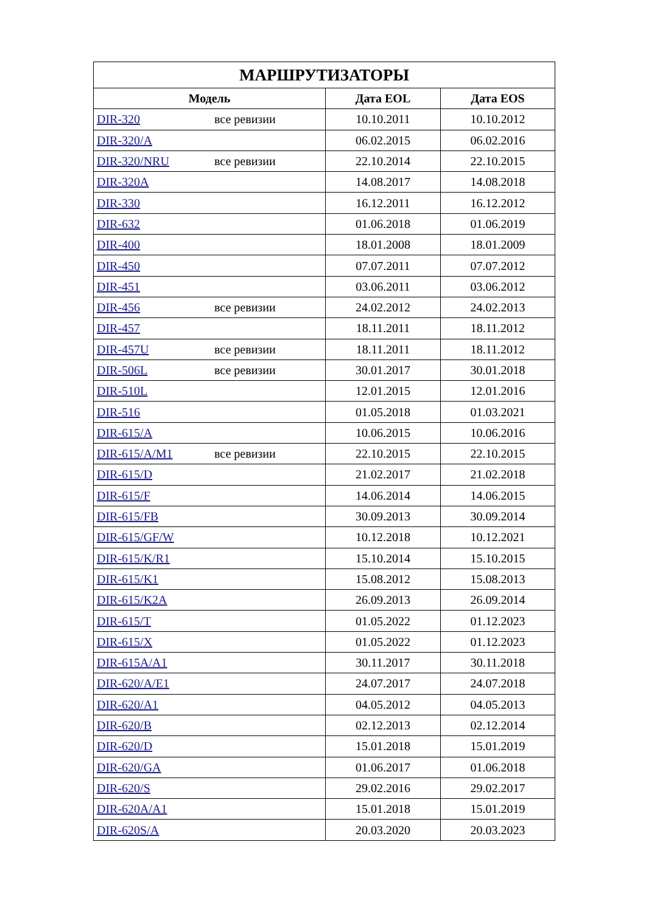| МАРШРУТИЗАТОРЫ | | |
| --- | --- | --- |
| Модель | Дата EOL | Дата EOS |
| DIR-320 все ревизии | 10.10.2011 | 10.10.2012 |
| DIR-320/A | 06.02.2015 | 06.02.2016 |
| DIR-320/NRU все ревизии | 22.10.2014 | 22.10.2015 |
| DIR-320A | 14.08.2017 | 14.08.2018 |
| DIR-330 | 16.12.2011 | 16.12.2012 |
| DIR-632 | 01.06.2018 | 01.06.2019 |
| DIR-400 | 18.01.2008 | 18.01.2009 |
| DIR-450 | 07.07.2011 | 07.07.2012 |
| DIR-451 | 03.06.2011 | 03.06.2012 |
| DIR-456 все ревизии | 24.02.2012 | 24.02.2013 |
| DIR-457 | 18.11.2011 | 18.11.2012 |
| DIR-457U все ревизии | 18.11.2011 | 18.11.2012 |
| DIR-506L все ревизии | 30.01.2017 | 30.01.2018 |
| DIR-510L | 12.01.2015 | 12.01.2016 |
| DIR-516 | 01.05.2018 | 01.03.2021 |
| DIR-615/A | 10.06.2015 | 10.06.2016 |
| DIR-615/A/M1 все ревизии | 22.10.2015 | 22.10.2015 |
| DIR-615/D | 21.02.2017 | 21.02.2018 |
| DIR-615/F | 14.06.2014 | 14.06.2015 |
| DIR-615/FB | 30.09.2013 | 30.09.2014 |
| DIR-615/GF/W | 10.12.2018 | 10.12.2021 |
| DIR-615/K/R1 | 15.10.2014 | 15.10.2015 |
| DIR-615/K1 | 15.08.2012 | 15.08.2013 |
| DIR-615/K2A | 26.09.2013 | 26.09.2014 |
| DIR-615/T | 01.05.2022 | 01.12.2023 |
| DIR-615/X | 01.05.2022 | 01.12.2023 |
| DIR-615A/A1 | 30.11.2017 | 30.11.2018 |
| DIR-620/A/E1 | 24.07.2017 | 24.07.2018 |
| DIR-620/A1 | 04.05.2012 | 04.05.2013 |
| DIR-620/B | 02.12.2013 | 02.12.2014 |
| DIR-620/D | 15.01.2018 | 15.01.2019 |
| DIR-620/GA | 01.06.2017 | 01.06.2018 |
| DIR-620/S | 29.02.2016 | 29.02.2017 |
| DIR-620A/A1 | 15.01.2018 | 15.01.2019 |
| DIR-620S/A | 20.03.2020 | 20.03.2023 |